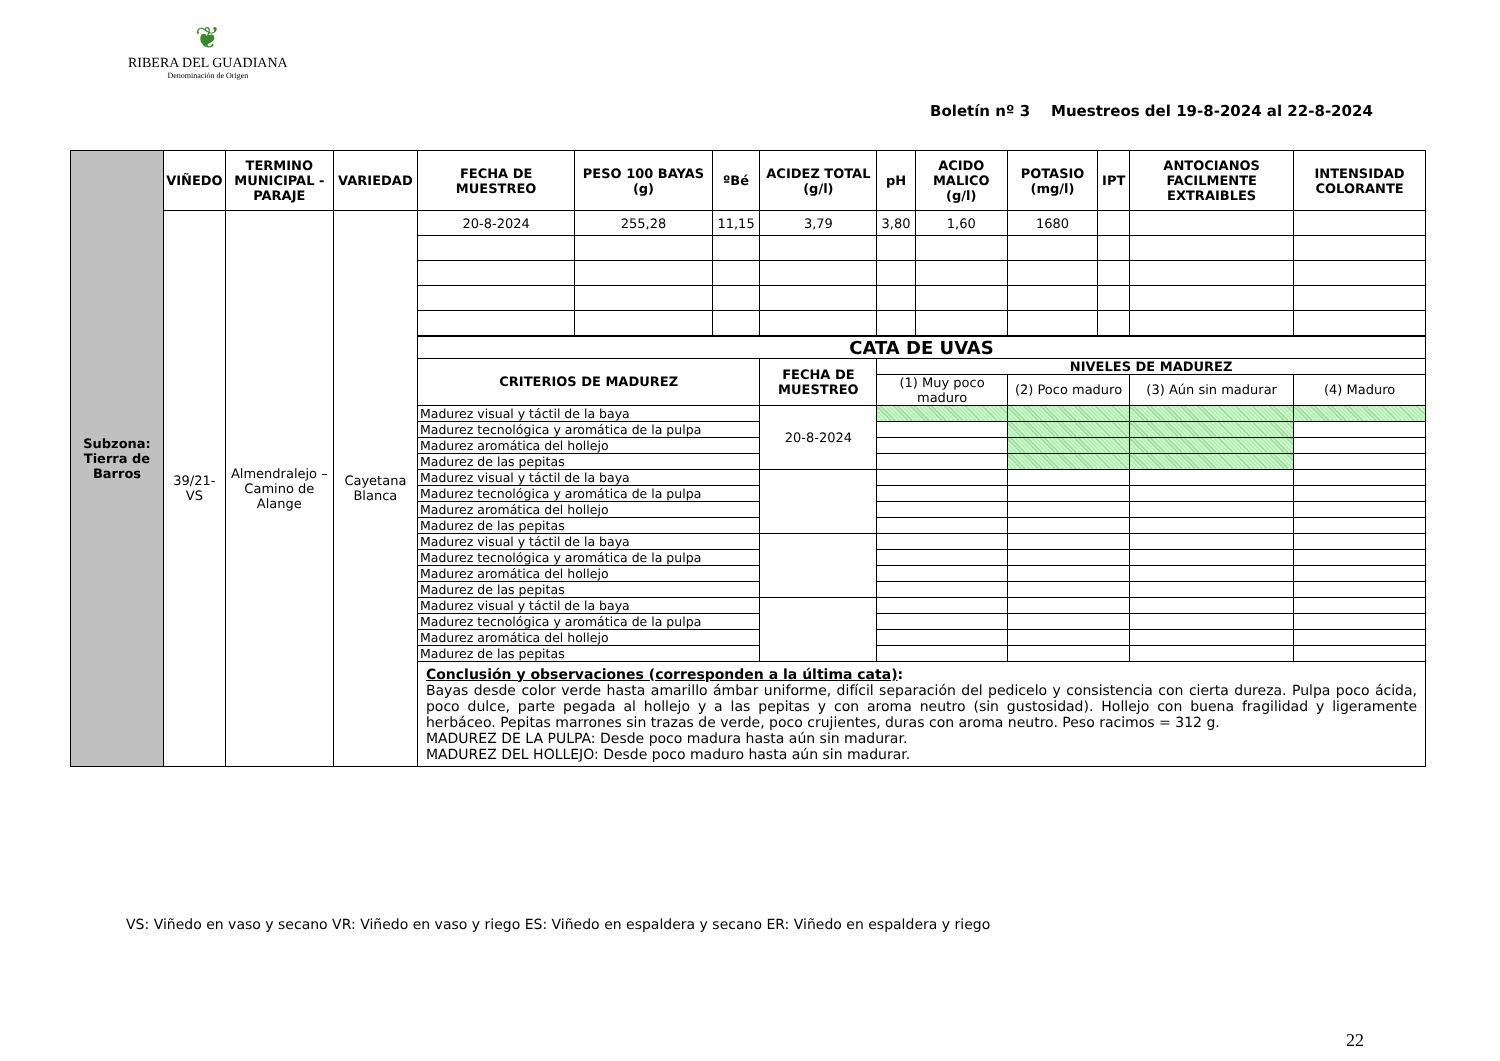❦
RIBERA DEL GUADIANA
Denominación de Origen
Boletín nº 3 Muestreos del 19-8-2024 al 22-8-2024
| Subzona: Tierra de Barros | VIÑEDO | TERMINO MUNICIPAL - PARAJE | VARIEDAD | FECHA DE MUESTREO | PESO 100 BAYAS (g) | ºBé | ACIDEZ TOTAL (g/l) | pH | ACIDO MALICO (g/l) | POTASIO (mg/l) | IPT | ANTOCIANOS FACILMENTE EXTRAIBLES | INTENSIDAD COLORANTE | |
| | 39/21-VS | Almendralejo – Camino de Alange | Cayetana Blanca | 20-8-2024 | 255,28 | 11,15 | 3,79 | 3,80 | 1,60 | 1680 | | | | |
| | | | | CATA DE UVAS | | | | | | | | | | |
| | | | | CRITERIOS DE MADUREZ | | | FECHA DE MUESTREO | NIVELES DE MADUREZ | | | | | | |
| | | | | | | | | (1) Muy poco maduro | | (2) Poco maduro | | (3) Aún sin madurar | | (4) Maduro |
| | | | | Madurez visual y táctil de la baya | | | 20-8-2024 | | | | | | | |
| | | | | Madurez tecnológica y aromática de la pulpa | | | | | | | | | | |
| | | | | Madurez aromática del hollejo | | | | | | | | | | |
| | | | | Madurez de las pepitas | | | | | | | | | | |
| | | | | Madurez visual y táctil de la baya | | | | | | | | | | |
| | | | | Madurez tecnológica y aromática de la pulpa | | | | | | | | | | |
| | | | | Madurez aromática del hollejo | | | | | | | | | | |
| | | | | Madurez de las pepitas | | | | | | | | | | |
| | | | | Madurez visual y táctil de la baya | | | | | | | | | | |
| | | | | Madurez tecnológica y aromática de la pulpa | | | | | | | | | | |
| | | | | Madurez aromática del hollejo | | | | | | | | | | |
| | | | | Madurez de las pepitas | | | | | | | | | | |
| | | | | Madurez visual y táctil de la baya | | | | | | | | | | |
| | | | | Madurez tecnológica y aromática de la pulpa | | | | | | | | | | |
| | | | | Madurez aromática del hollejo | | | | | | | | | | |
| | | | | Madurez de las pepitas | | | | | | | | | | |
| | | | | Conclusión y observaciones (corresponden a la última cata) : Bayas desde color verde hasta amarillo ámbar uniforme, difícil separación del pedicelo y consistencia con cierta dureza. Pulpa poco ácida, poco dulce, parte pegada al hollejo y a las pepitas y con aroma neutro (sin gustosidad). Hollejo con buena fragilidad y ligeramente herbáceo. Pepitas marrones sin trazas de verde, poco crujientes, duras con aroma neutro. Peso racimos = 312 g. MADUREZ DE LA PULPA: Desde poco madura hasta aún sin madurar. MADUREZ DEL HOLLEJO: Desde poco maduro hasta aún sin madurar. | | | | | | | | | | |
VS: Viñedo en vaso y secano VR: Viñedo en vaso y riego ES: Viñedo en espaldera y secano ER: Viñedo en espaldera y riego
22